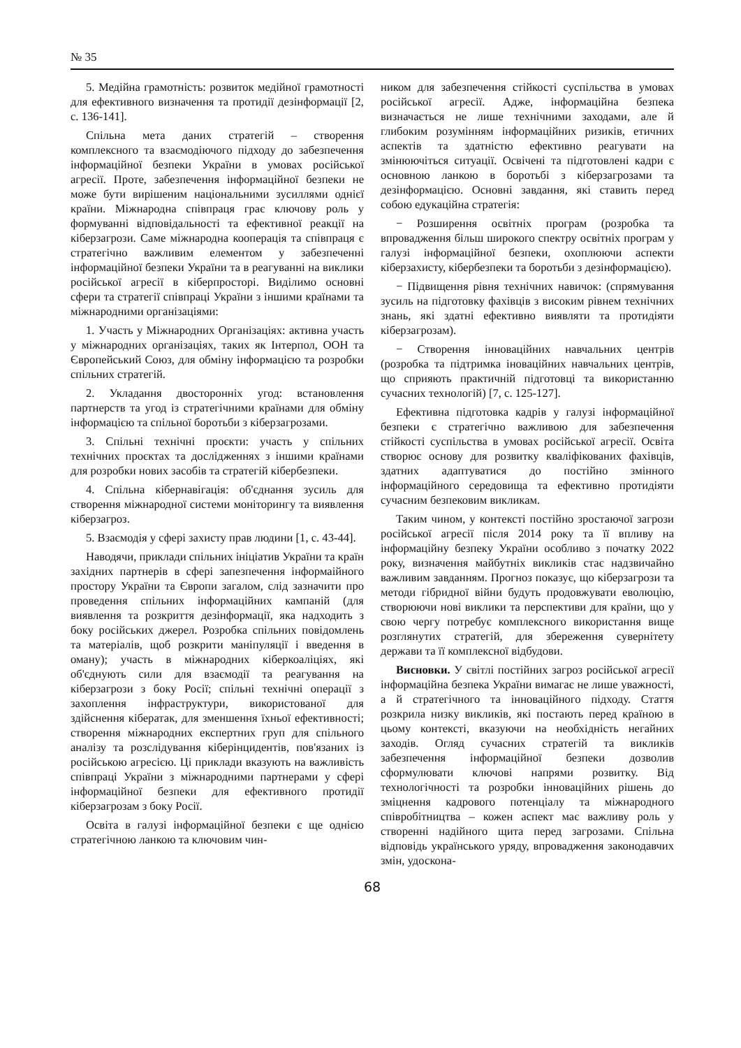№ 35
5. Медійна грамотність: розвиток медійної грамотності для ефективного визначення та протидії дезінформації [2, с. 136-141].
Спільна мета даних стратегій – створення комплексного та взаємодіючого підходу до забезпечення інформаційної безпеки України в умовах російської агресії. Проте, забезпечення інформаційної безпеки не може бути вирішеним національними зусиллями однієї країни. Міжнародна співпраця грає ключову роль у формуванні відповідальності та ефективної реакції на кіберзагрози. Саме міжнародна кооперація та співпраця є стратегічно важливим елементом у забезпеченні інформаційної безпеки України та в реагуванні на виклики російської агресії в кіберпросторі. Виділимо основні сфери та стратегії співпраці України з іншими країнами та міжнародними організаціями:
1. Участь у Міжнародних Організаціях: активна участь у міжнародних організаціях, таких як Інтерпол, ООН та Європейський Союз, для обміну інформацією та розробки спільних стратегій.
2. Укладання двосторонніх угод: встановлення партнерств та угод із стратегічними країнами для обміну інформацією та спільної боротьби з кіберзагрозами.
3. Спільні технічні проєкти: участь у спільних технічних проєктах та дослідженнях з іншими країнами для розробки нових засобів та стратегій кібербезпеки.
4. Спільна кібернавігація: об'єднання зусиль для створення міжнародної системи моніторингу та виявлення кіберзагроз.
5. Взаємодія у сфері захисту прав людини [1, с. 43-44].
Наводячи, приклади спільних ініціатив України та країн західних партнерів в сфері запезпечення інформаійного простору України та Європи загалом, слід зазначити про проведення спільних інформаційних кампаній (для виявлення та розкриття дезінформації, яка надходить з боку російських джерел. Розробка спільних повідомлень та матеріалів, щоб розкрити маніпуляції і введення в оману); участь в міжнародних кіберкоаліціях, які об'єднують сили для взаємодії та реагування на кіберзагрози з боку Росії; спільні технічні операції з захоплення інфраструктури, використованої для здійснення кібератак, для зменшення їхньої ефективності; створення міжнародних експертних груп для спільного аналізу та розслідування кіберінцидентів, пов'язаних із російською агресією. Ці приклади вказують на важливість співпраці України з міжнародними партнерами у сфері інформаційної безпеки для ефективного протидії кіберзагрозам з боку Росії.
Освіта в галузі інформаційної безпеки є ще однією стратегічною ланкою та ключовим чин-
ником для забезпечення стійкості суспільства в умовах російської агресії. Адже, інформаційна безпека визначається не лише технічними заходами, але й глибоким розумінням інформаційних ризиків, етичних аспектів та здатністю ефективно реагувати на змінюючіться ситуації. Освічені та підготовлені кадри є основною ланкою в боротьбі з кіберзагрозами та дезінформацією. Основні завдання, які ставить перед собою едукаційна стратегія:
− Розширення освітніх програм (розробка та впровадження більш широкого спектру освітніх програм у галузі інформаційної безпеки, охоплюючи аспекти кіберзахисту, кібербезпеки та боротьби з дезінформацією).
− Підвищення рівня технічних навичок: (спрямування зусиль на підготовку фахівців з високим рівнем технічних знань, які здатні ефективно виявляти та протидіяти кіберзагрозам).
− Створення інноваційних навчальних центрів (розробка та підтримка іноваційних навчальних центрів, що сприяють практичній підготовці та використанню сучасних технологій) [7, с. 125-127].
Ефективна підготовка кадрів у галузі інформаційної безпеки є стратегічно важливою для забезпечення стійкості суспільства в умовах російської агресії. Освіта створює основу для розвитку кваліфікованих фахівців, здатних адаптуватися до постійно змінного інформаційного середовища та ефективно протидіяти сучасним безпековим викликам.
Таким чином, у контексті постійно зростаючої загрози російської агресії після 2014 року та її впливу на інформаційну безпеку України особливо з початку 2022 року, визначення майбутніх викликів стає надзвичайно важливим завданням. Прогноз показує, що кіберзагрози та методи гібридної війни будуть продовжувати еволюцію, створюючи нові виклики та перспективи для країни, що у свою чергу потребує комплексного використання вище розглянутих стратегій, для збереження сувернітету держави та її комплексної відбудови.
Висновки. У світлі постійних загроз російської агресії інформаційна безпека України вимагає не лише уважності, а й стратегічного та інноваційного підходу. Стаття розкрила низку викликів, які постають перед країною в цьому контексті, вказуючи на необхідність негайних заходів. Огляд сучасних стратегій та викликів забезпечення інформаційної безпеки дозволив сформулювати ключові напрями розвитку. Від технологічності та розробки інноваційних рішень до зміцнення кадрового потенціалу та міжнародного співробітництва – кожен аспект має важливу роль у створенні надійного щита перед загрозами. Спільна відповідь українського уряду, впровадження законодавчих змін, удоскона-
68